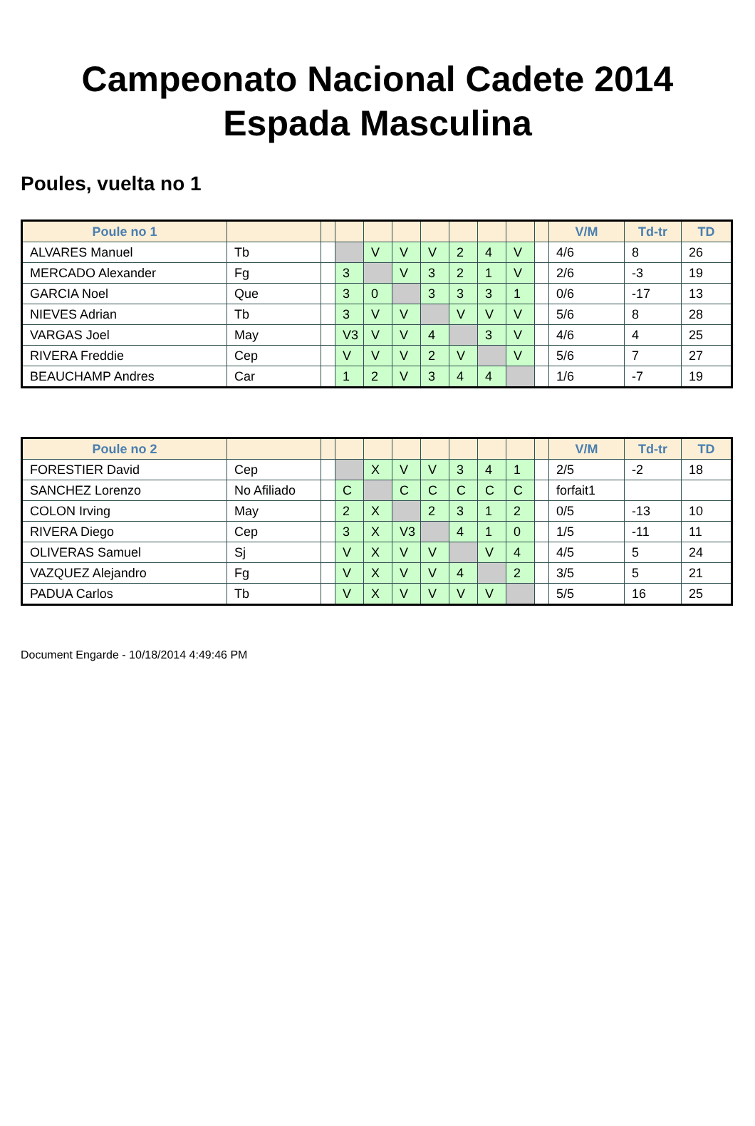Campeonato Nacional Cadete 2014
Espada Masculina
Poules, vuelta no 1
| Poule no 1 | | | | | | | | | | | V/M | Td-tr | TD |
| --- | --- | --- | --- | --- | --- | --- | --- | --- | --- | --- | --- | --- | --- |
| ALVARES Manuel | Tb | | | V | V | V | 2 | 4 | V | | 4/6 | 8 | 26 |
| MERCADO Alexander | Fg | | 3 | | V | 3 | 2 | 1 | V | | 2/6 | -3 | 19 |
| GARCIA Noel | Que | | 3 | 0 | | 3 | 3 | 3 | 1 | | 0/6 | -17 | 13 |
| NIEVES Adrian | Tb | | 3 | V | V | | V | V | V | | 5/6 | 8 | 28 |
| VARGAS Joel | May | | V3 | V | V | 4 | | 3 | V | | 4/6 | 4 | 25 |
| RIVERA Freddie | Cep | | V | V | V | 2 | V | | V | | 5/6 | 7 | 27 |
| BEAUCHAMP Andres | Car | | 1 | 2 | V | 3 | 4 | 4 | | | 1/6 | -7 | 19 |
| Poule no 2 | | | | | | | | | | | V/M | Td-tr | TD |
| --- | --- | --- | --- | --- | --- | --- | --- | --- | --- | --- | --- | --- | --- |
| FORESTIER David | Cep | | | X | V | V | 3 | 4 | 1 | | 2/5 | -2 | 18 |
| SANCHEZ Lorenzo | No Afiliado | | C | | C | C | C | C | C | | forfait1 | | |
| COLON Irving | May | | 2 | X | | 2 | 3 | 1 | 2 | | 0/5 | -13 | 10 |
| RIVERA Diego | Cep | | 3 | X | V3 | | 4 | 1 | 0 | | 1/5 | -11 | 11 |
| OLIVERAS Samuel | Sj | | V | X | V | V | | V | 4 | | 4/5 | 5 | 24 |
| VAZQUEZ Alejandro | Fg | | V | X | V | V | 4 | | 2 | | 3/5 | 5 | 21 |
| PADUA Carlos | Tb | | V | X | V | V | V | V | | | 5/5 | 16 | 25 |
Document Engarde - 10/18/2014 4:49:46 PM